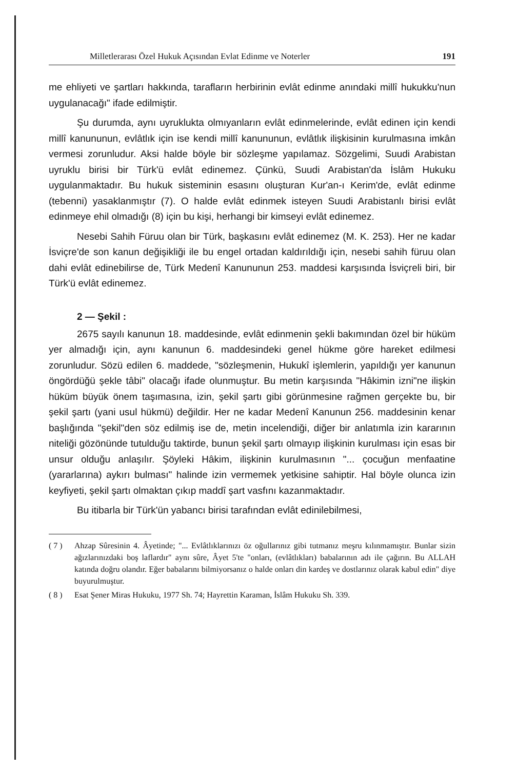Milletlerarası Özel Hukuk Açısından Evlat Edinme ve Noterler 191
me ehliyeti ve şartları hakkında, tarafların herbirinin evlât edinme anındaki millî hukukku'nun uygulanacağı" ifade edilmiştir.
Şu durumda, aynı uyruklukta olmıyanların evlât edinmelerinde, evlât edinen için kendi millî kanununun, evlâtlık için ise kendi millî kanununun, evlâtlık ilişkisinin kurulmasına imkân vermesi zorunludur. Aksi halde böyle bir sözleşme yapılamaz. Sözgelimi, Suudi Arabistan uyruklu birisi bir Türk'ü evlât edinemez. Çünkü, Suudi Arabistan'da İslâm Hukuku uygulanmaktadır. Bu hukuk sisteminin esasını oluşturan Kur'an-ı Kerim'de, evlât edinme (tebenni) yasaklanmıştır (7). O halde evlât edinmek isteyen Suudi Arabistanlı birisi evlât edinmeye ehil olmadığı (8) için bu kişi, herhangi bir kimseyi evlât edinemez.
Nesebi Sahih Füruu olan bir Türk, başkasını evlât edinemez (M. K. 253). Her ne kadar İsviçre'de son kanun değişikliği ile bu engel ortadan kaldırıldığı için, nesebi sahih füruu olan dahi evlât edinebilirse de, Türk Medenî Kanununun 253. maddesi karşısında İsviçreli biri, bir Türk'ü evlât edinemez.
2 — Şekil :
2675 sayılı kanunun 18. maddesinde, evlât edinmenin şekli bakımından özel bir hüküm yer almadığı için, aynı kanunun 6. maddesindeki genel hükme göre hareket edilmesi zorunludur. Sözü edilen 6. maddede, "sözleşmenin, Hukukî işlemlerin, yapıldığı yer kanunun öngördüğü şekle tâbi" olacağı ifade olunmuştur. Bu metin karşısında "Hâkimin izni"ne ilişkin hüküm büyük önem taşımasına, izin, şekil şartı gibi görünmesine rağmen gerçekte bu, bir şekil şartı (yani usul hükmü) değildir. Her ne kadar Medenî Kanunun 256. maddesinin kenar başlığında "şekil"den söz edilmiş ise de, metin incelendiği, diğer bir anlatımla izin kararının niteliği gözönünde tutulduğu taktirde, bunun şekil şartı olmayıp ilişkinin kurulması için esas bir unsur olduğu anlaşılır. Şöyleki Hâkim, ilişkinin kurulmasının "... çocuğun menfaatine (yararlarına) aykırı bulması" halinde izin vermemek yetkisine sahiptir. Hal böyle olunca izin keyfiyeti, şekil şartı olmaktan çıkıp maddî şart vasfını kazanmaktadır.
Bu itibarla bir Türk'ün yabancı birisi tarafından evlât edinilebilmesi,
( 7 ) Ahzap Sûresinin 4. Âyetinde; "... Evlâtlıklarınızı öz oğullarınız gibi tutmanız meşru kılınmamıştır. Bunlar sizin ağızlarınızdaki boş laflardır" aynı sûre, Âyet 5'te "onları, (evlâtlıkları) babalarının adı ile çağırın. Bu ALLAH katında doğru olandır. Eğer babalarını bilmiyorsanız o halde onları din kardeş ve dostlarınız olarak kabul edin" diye buyurulmuştur.
( 8 ) Esat Şener Miras Hukuku, 1977 Sh. 74; Hayrettin Karaman, İslâm Hukuku Sh. 339.